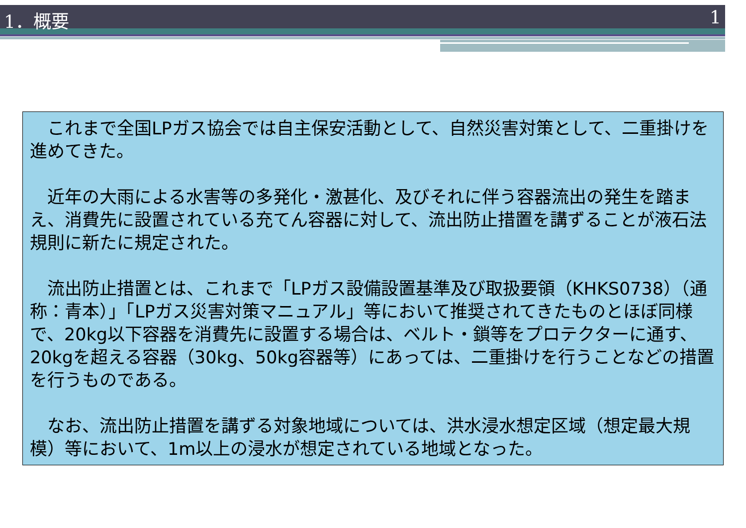1．概要 1
　これまで全国LPガス協会では自主保安活動として、自然災害対策として、二重掛けを進めてきた。
　近年の大雨による水害等の多発化・激甚化、及びそれに伴う容器流出の発生を踏まえ、消費先に設置されている充てん容器に対して、流出防止措置を講ずることが液石法規則に新たに規定された。
　流出防止措置とは、これまで「LPガス設備設置基準及び取扱要領（KHKS0738）（通称：青本）」「LPガス災害対策マニュアル」等において推奨されてきたものとほぼ同様で、20kg以下容器を消費先に設置する場合は、ベルト・鎖等をプロテクターに通す、20kgを超える容器（30kg、50kg容器等）にあっては、二重掛けを行うことなどの措置を行うものである。
　なお、流出防止措置を講ずる対象地域については、洪水浸水想定区域（想定最大規模）等において、1m以上の浸水が想定されている地域となった。